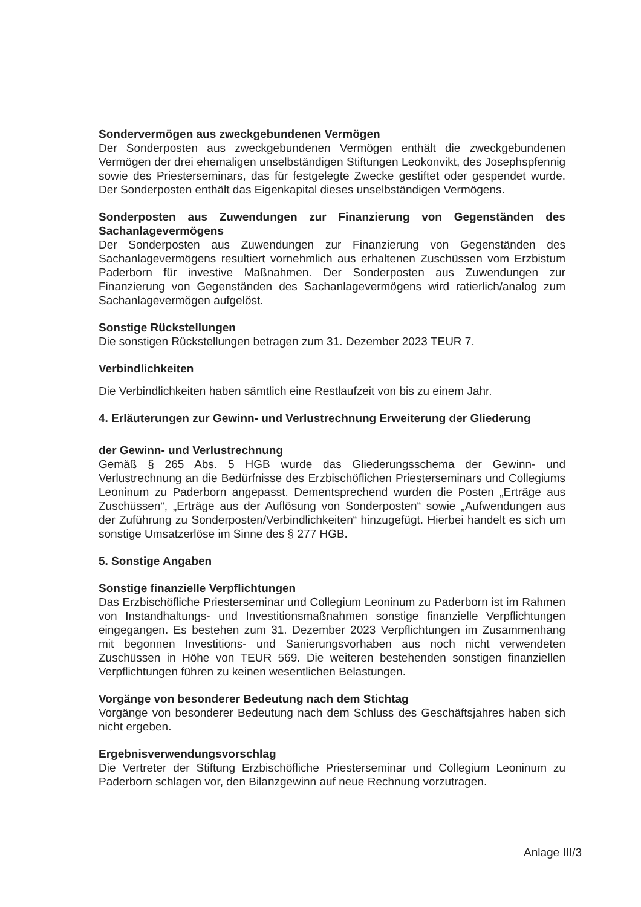Sondervermögen aus zweckgebundenen Vermögen
Der Sonderposten aus zweckgebundenen Vermögen enthält die zweckgebundenen Vermögen der drei ehemaligen unselbständigen Stiftungen Leokonvikt, des Josephspfennig sowie des Priesterseminars, das für festgelegte Zwecke gestiftet oder gespendet wurde. Der Sonderposten enthält das Eigenkapital dieses unselbständigen Vermögens.
Sonderposten aus Zuwendungen zur Finanzierung von Gegenständen des Sachanlagevermögens
Der Sonderposten aus Zuwendungen zur Finanzierung von Gegenständen des Sachanlagevermögens resultiert vornehmlich aus erhaltenen Zuschüssen vom Erzbistum Paderborn für investive Maßnahmen. Der Sonderposten aus Zuwendungen zur Finanzierung von Gegenständen des Sachanlagevermögens wird ratierlich/analog zum Sachanlagevermögen aufgelöst.
Sonstige Rückstellungen
Die sonstigen Rückstellungen betragen zum 31. Dezember 2023 TEUR 7.
Verbindlichkeiten
Die Verbindlichkeiten haben sämtlich eine Restlaufzeit von bis zu einem Jahr.
4. Erläuterungen zur Gewinn- und Verlustrechnung Erweiterung der Gliederung
der Gewinn- und Verlustrechnung
Gemäß § 265 Abs. 5 HGB wurde das Gliederungsschema der Gewinn- und Verlustrechnung an die Bedürfnisse des Erzbischöflichen Priesterseminars und Collegiums Leoninum zu Paderborn angepasst. Dementsprechend wurden die Posten „Erträge aus Zuschüssen“, „Erträge aus der Auflösung von Sonderposten“ sowie „Aufwendungen aus der Zuführung zu Sonderposten/Verbindlichkeiten“ hinzugefügt. Hierbei handelt es sich um sonstige Umsatzerlöse im Sinne des § 277 HGB.
5. Sonstige Angaben
Sonstige finanzielle Verpflichtungen
Das Erzbischöfliche Priesterseminar und Collegium Leoninum zu Paderborn ist im Rahmen von Instandhaltungs- und Investitionsmaßnahmen sonstige finanzielle Verpflichtungen eingegangen. Es bestehen zum 31. Dezember 2023 Verpflichtungen im Zusammenhang mit begonnen Investitions- und Sanierungsvorhaben aus noch nicht verwendeten Zuschüssen in Höhe von TEUR 569. Die weiteren bestehenden sonstigen finanziellen Verpflichtungen führen zu keinen wesentlichen Belastungen.
Vorgänge von besonderer Bedeutung nach dem Stichtag
Vorgänge von besonderer Bedeutung nach dem Schluss des Geschäftsjahres haben sich nicht ergeben.
Ergebnisverwendungsvorschlag
Die Vertreter der Stiftung Erzbischöfliche Priesterseminar und Collegium Leoninum zu Paderborn schlagen vor, den Bilanzgewinn auf neue Rechnung vorzutragen.
Anlage III/3